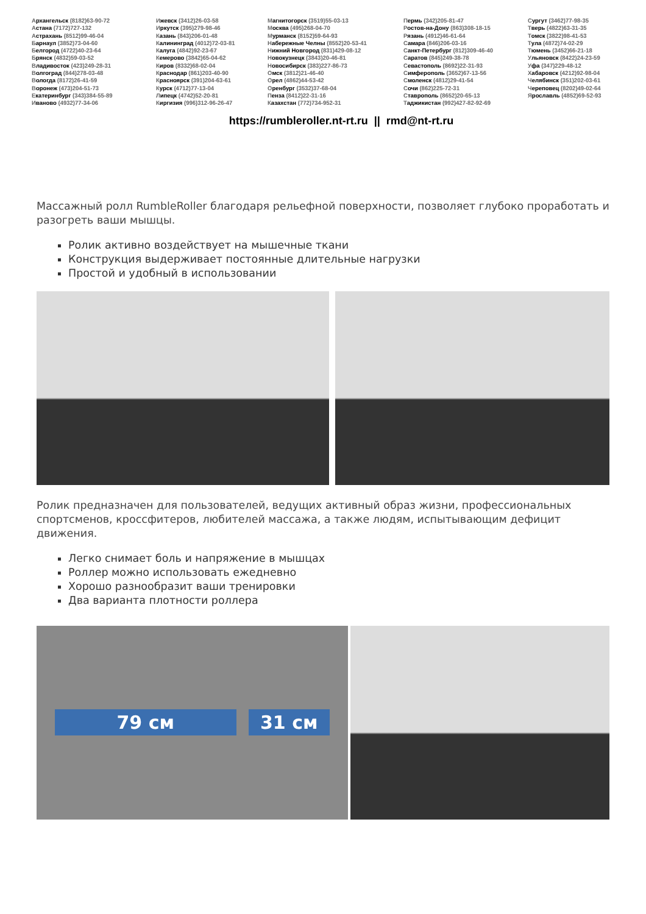Архангельск (8182)63-90-72
Астана (7172)727-132
Астрахань (8512)99-46-04
Барнаул (3852)73-04-60
Белгород (4722)40-23-64
Брянск (4832)59-03-52
Владивосток (423)249-28-31
Волгоград (844)278-03-48
Вологда (8172)26-41-59
Воронеж (473)204-51-73
Екатеринбург (343)384-55-89
Иваново (4932)77-34-06
Ижевск (3412)26-03-58
Иркутск (395)279-98-46
Казань (843)206-01-48
Калининград (4012)72-03-81
Калуга (4842)92-23-67
Кемерово (3842)65-04-62
Киров (8332)68-02-04
Краснодар (861)203-40-90
Красноярск (391)204-63-61
Курск (4712)77-13-04
Липецк (4742)52-20-81
Киргизия (996)312-96-26-47
Магнитогорск (3519)55-03-13
Москва (495)268-04-70
Мурманск (8152)59-64-93
Набережные Челны (8552)20-53-41
Нижний Новгород (831)429-08-12
Новокузнецк (3843)20-46-81
Новосибирск (383)227-86-73
Омск (3812)21-46-40
Орел (4862)44-53-42
Оренбург (3532)37-68-04
Пенза (8412)22-31-16
Казахстан (772)734-952-31
Пермь (342)205-81-47
Ростов-на-Дону (863)308-18-15
Рязань (4912)46-61-64
Самара (846)206-03-16
Санкт-Петербург (812)309-46-40
Саратов (845)249-38-78
Севастополь (8692)22-31-93
Симферополь (3652)67-13-56
Смоленск (4812)29-41-54
Сочи (862)225-72-31
Ставрополь (8652)20-65-13
Таджикистан (992)427-82-92-69
Сургут (3462)77-98-35
Тверь (4822)63-31-35
Томск (3822)98-41-53
Тула (4872)74-02-29
Тюмень (3452)66-21-18
Ульяновск (8422)24-23-59
Уфа (347)229-48-12
Хабаровск (4212)92-98-04
Челябинск (351)202-03-61
Череповец (8202)49-02-64
Ярославль (4852)69-52-93
https://rumbleroller.nt-rt.ru || rmd@nt-rt.ru
Массажный ролл RumbleRoller благодаря рельефной поверхности, позволяет глубоко проработать и разогреть ваши мышцы.
Ролик активно воздействует на мышечные ткани
Конструкция выдерживает постоянные длительные нагрузки
Простой и удобный в использовании
Ролик предназначен для пользователей, ведущих активный образ жизни, профессиональных спортсменов, кроссфитеров, любителей массажа, а также людям, испытывающим дефицит движения.
Легко снимает боль и напряжение в мышцах
Роллер можно использовать ежедневно
Хорошо разнообразит ваши тренировки
Два варианта плотности роллера
79 см 31 см